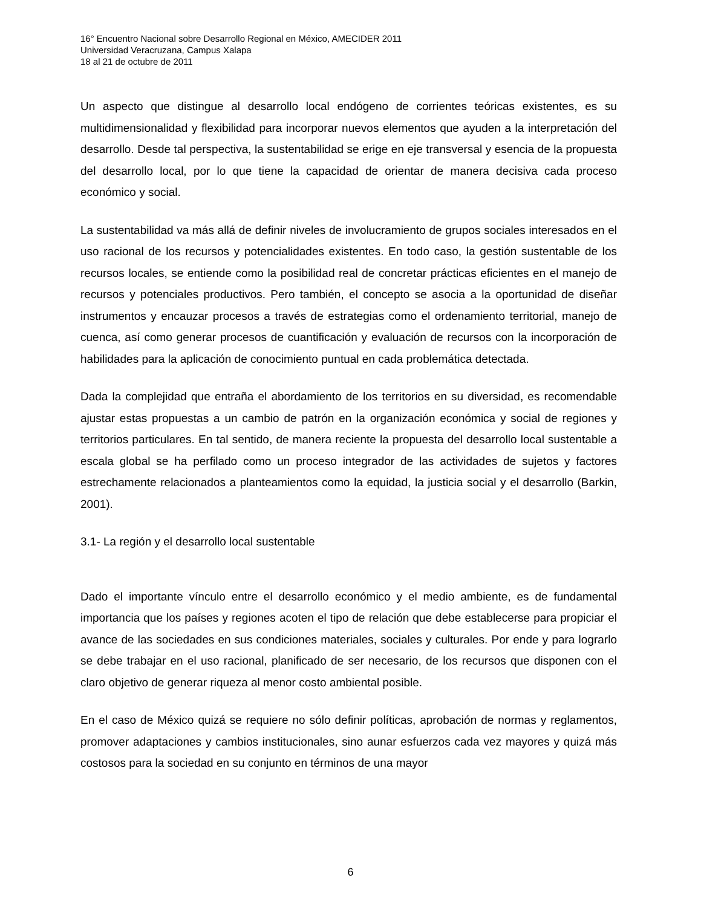16° Encuentro Nacional sobre Desarrollo Regional en México, AMECIDER 2011
Universidad Veracruzana, Campus Xalapa
18 al 21 de octubre de 2011
Un aspecto que distingue al desarrollo local endógeno de corrientes teóricas existentes, es su multidimensionalidad y flexibilidad para incorporar nuevos elementos que ayuden a la interpretación del desarrollo. Desde tal perspectiva, la sustentabilidad se erige en eje transversal y esencia de la propuesta del desarrollo local, por lo que tiene la capacidad de orientar de manera decisiva cada proceso económico y social.
La sustentabilidad va más allá de definir niveles de involucramiento de grupos sociales interesados en el uso racional de los recursos y potencialidades existentes. En todo caso, la gestión sustentable de los recursos locales, se entiende como la posibilidad real de concretar prácticas eficientes en el manejo de recursos y potenciales productivos. Pero también, el concepto se asocia a la oportunidad de diseñar instrumentos y encauzar procesos a través de estrategias como el ordenamiento territorial, manejo de cuenca, así como generar procesos de cuantificación y evaluación de recursos con la incorporación de habilidades para la aplicación de conocimiento puntual en cada problemática detectada.
Dada la complejidad que entraña el abordamiento de los territorios en su diversidad, es recomendable ajustar estas propuestas a un cambio de patrón en la organización económica y social de regiones y territorios particulares. En tal sentido, de manera reciente la propuesta del desarrollo local sustentable a escala global se ha perfilado como un proceso integrador de las actividades de sujetos y factores estrechamente relacionados a planteamientos como la equidad, la justicia social y el desarrollo (Barkin, 2001).
3.1- La región y el desarrollo local sustentable
Dado el importante vínculo entre el desarrollo económico y el medio ambiente, es de fundamental importancia que los países y regiones acoten el tipo de relación que debe establecerse para propiciar el avance de las sociedades en sus condiciones materiales, sociales y culturales. Por ende y para lograrlo se debe trabajar en el uso racional, planificado de ser necesario, de los recursos que disponen con el claro objetivo de generar riqueza al menor costo ambiental posible.
En el caso de México quizá se requiere no sólo definir políticas, aprobación de normas y reglamentos, promover adaptaciones y cambios institucionales, sino aunar esfuerzos cada vez mayores y quizá más costosos para la sociedad en su conjunto en términos de una mayor
6